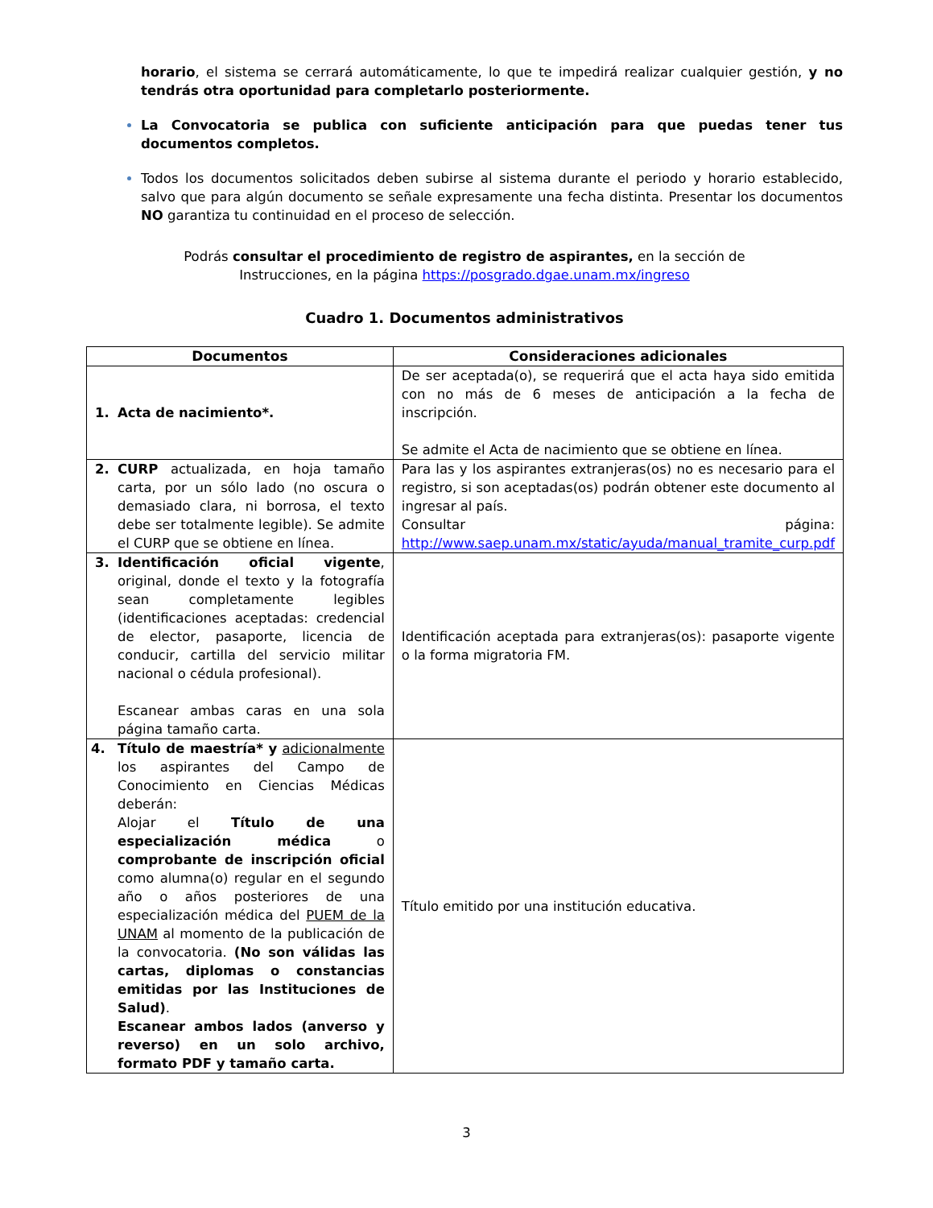horario, el sistema se cerrará automáticamente, lo que te impedirá realizar cualquier gestión, y no tendrás otra oportunidad para completarlo posteriormente.
La Convocatoria se publica con suficiente anticipación para que puedas tener tus documentos completos.
Todos los documentos solicitados deben subirse al sistema durante el periodo y horario establecido, salvo que para algún documento se señale expresamente una fecha distinta. Presentar los documentos NO garantiza tu continuidad en el proceso de selección.
Podrás consultar el procedimiento de registro de aspirantes, en la sección de
Instrucciones, en la página https://posgrado.dgae.unam.mx/ingreso
Cuadro 1. Documentos administrativos
| Documentos | Consideraciones adicionales |
| --- | --- |
| 1. Acta de nacimiento*. | De ser aceptada(o), se requerirá que el acta haya sido emitida con no más de 6 meses de anticipación a la fecha de inscripción. Se admite el Acta de nacimiento que se obtiene en línea. |
| 2. CURP actualizada, en hoja tamaño carta, por un sólo lado (no oscura o demasiado clara, ni borrosa, el texto debe ser totalmente legible). Se admite el CURP que se obtiene en línea. | Para las y los aspirantes extranjeras(os) no es necesario para el registro, si son aceptadas(os) podrán obtener este documento al ingresar al país. Consultar página: http://www.saep.unam.mx/static/ayuda/manual_tramite_curp.pdf |
| 3. Identificación oficial vigente , original, donde el texto y la fotografía sean completamente legibles (identificaciones aceptadas: credencial de elector, pasaporte, licencia de conducir, cartilla del servicio militar nacional o cédula profesional). Escanear ambas caras en una sola página tamaño carta. | Identificación aceptada para extranjeras(os): pasaporte vigente o la forma migratoria FM. |
| 4. Título de maestría* y adicionalmente los aspirantes del Campo de Conocimiento en Ciencias Médicas deberán: Alojar el Título de una especialización médica o comprobante de inscripción oficial como alumna(o) regular en el segundo año o años posteriores de una especialización médica del PUEM de la UNAM al momento de la publicación de la convocatoria. (No son válidas las cartas, diplomas o constancias emitidas por las Instituciones de Salud) . Escanear ambos lados (anverso y reverso) en un solo archivo, formato PDF y tamaño carta. | Título emitido por una institución educativa. |
3